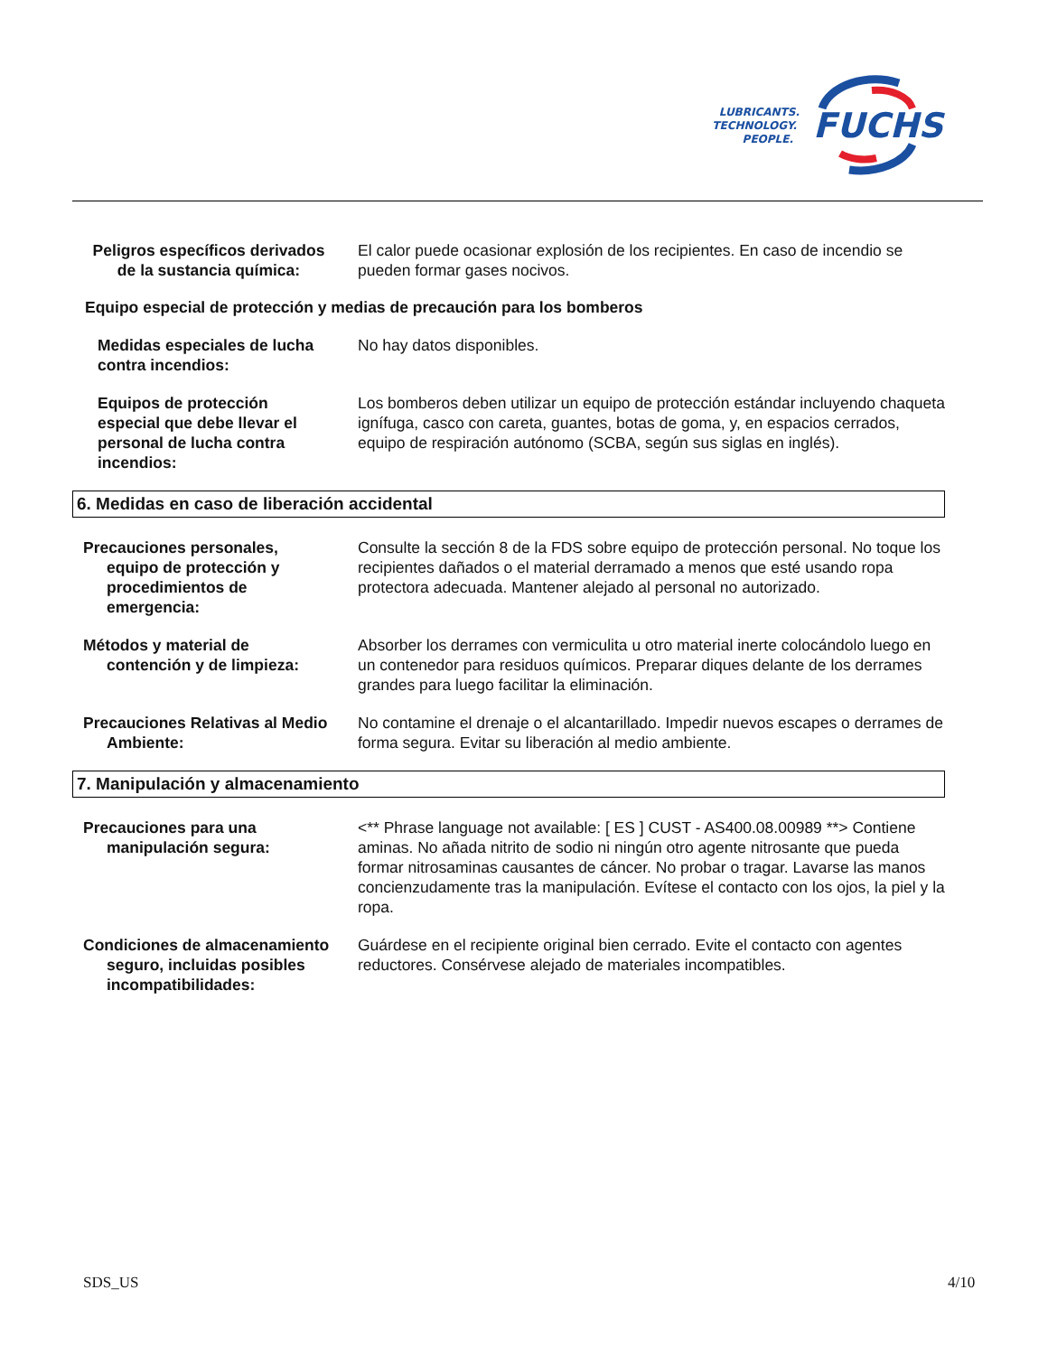FUCHS
LUBRICANTS.
TECHNOLOGY.
PEOPLE.
Peligros específicos derivados de la sustancia química:
El calor puede ocasionar explosión de los recipientes. En caso de incendio se pueden formar gases nocivos.
Equipo especial de protección y medias de precaución para los bomberos
Medidas especiales de lucha contra incendios:
No hay datos disponibles.
Equipos de protección especial que debe llevar el personal de lucha contra incendios:
Los bomberos deben utilizar un equipo de protección estándar incluyendo chaqueta ignífuga, casco con careta, guantes, botas de goma, y, en espacios cerrados, equipo de respiración autónomo (SCBA, según sus siglas en inglés).
6. Medidas en caso de liberación accidental
Precauciones personales, equipo de protección y procedimientos de emergencia:
Consulte la sección 8 de la FDS sobre equipo de protección personal. No toque los recipientes dañados o el material derramado a menos que esté usando ropa protectora adecuada. Mantener alejado al personal no autorizado.
Métodos y material de contención y de limpieza:
Absorber los derrames con vermiculita u otro material inerte colocándolo luego en un contenedor para residuos químicos. Preparar diques delante de los derrames grandes para luego facilitar la eliminación.
Precauciones Relativas al Medio Ambiente:
No contamine el drenaje o el alcantarillado. Impedir nuevos escapes o derrames de forma segura. Evitar su liberación al medio ambiente.
7. Manipulación y almacenamiento
Precauciones para una manipulación segura:
<** Phrase language not available: [ ES ] CUST - AS400.08.00989 **> Contiene aminas. No añada nitrito de sodio ni ningún otro agente nitrosante que pueda formar nitrosaminas causantes de cáncer. No probar o tragar. Lavarse las manos concienzudamente tras la manipulación. Evítese el contacto con los ojos, la piel y la ropa.
Condiciones de almacenamiento seguro, incluidas posibles incompatibilidades:
Guárdese en el recipiente original bien cerrado. Evite el contacto con agentes reductores. Consérvese alejado de materiales incompatibles.
SDS_US 4/10